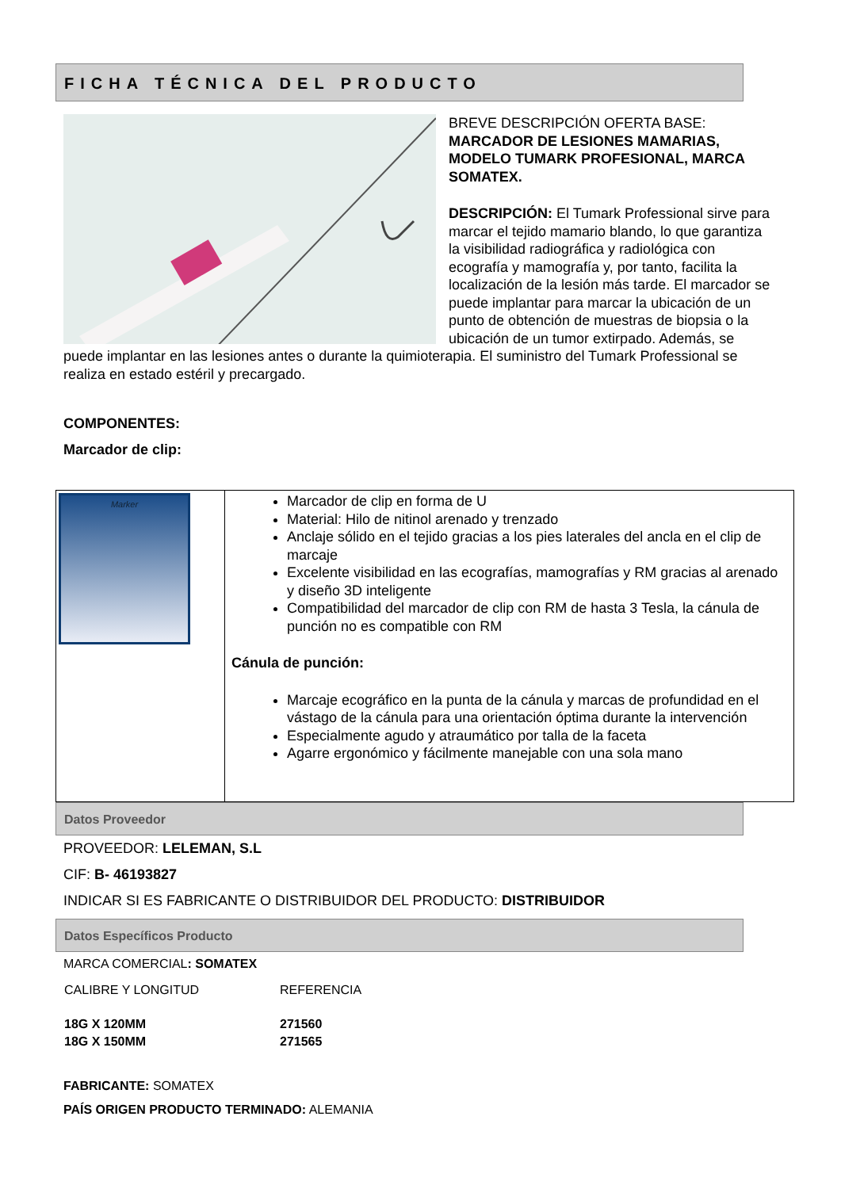FICHA TÉCNICA DEL PRODUCTO
BREVE DESCRIPCIÓN OFERTA BASE: MARCADOR DE LESIONES MAMARIAS, MODELO TUMARK PROFESIONAL, MARCA SOMATEX.
DESCRIPCIÓN: El Tumark Professional sirve para marcar el tejido mamario blando, lo que garantiza la visibilidad radiográfica y radiológica con ecografía y mamografía y, por tanto, facilita la localización de la lesión más tarde. El marcador se puede implantar para marcar la ubicación de un punto de obtención de muestras de biopsia o la ubicación de un tumor extirpado. Además, se puede implantar en las lesiones antes o durante la quimioterapia. El suministro del Tumark Professional se realiza en estado estéril y precargado.
COMPONENTES:
Marcador de clip:
| Marker | Marcador de clip en forma de U Material: Hilo de nitinol arenado y trenzado Anclaje sólido en el tejido gracias a los pies laterales del ancla en el clip de marcaje Excelente visibilidad en las ecografías, mamografías y RM gracias al arenado y diseño 3D inteligente Compatibilidad del marcador de clip con RM de hasta 3 Tesla, la cánula de punción no es compatible con RM Cánula de punción: Marcaje ecográfico en la punta de la cánula y marcas de profundidad en el vástago de la cánula para una orientación óptima durante la intervención Especialmente agudo y atraumático por talla de la faceta Agarre ergonómico y fácilmente manejable con una sola mano |
Datos Proveedor
PROVEEDOR: LELEMAN, S.L
CIF: B- 46193827
INDICAR SI ES FABRICANTE O DISTRIBUIDOR DEL PRODUCTO: DISTRIBUIDOR
Datos Específicos Producto
MARCA COMERCIAL: SOMATEX
| CALIBRE Y LONGITUD | REFERENCIA |
| 18G X 120MM | 271560 |
| 18G X 150MM | 271565 |
FABRICANTE: SOMATEX
PAÍS ORIGEN PRODUCTO TERMINADO: ALEMANIA